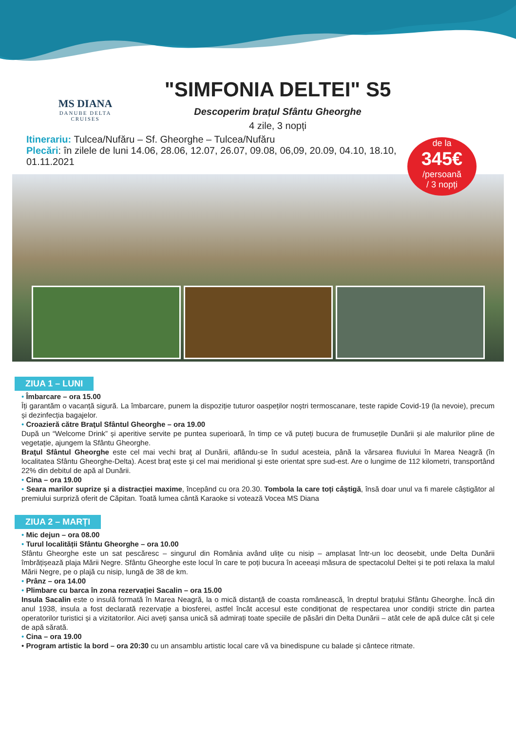MS DIANA
DANUBE DELTA
CRUISES
"SIMFONIA DELTEI" S5
Descoperim brațul Sfântu Gheorghe
4 zile, 3 nopți
Itinerariu: Tulcea/Nufăru – Sf. Gheorghe – Tulcea/Nufăru
Plecări: în zilele de luni 14.06, 28.06, 12.07, 26.07, 09.08, 06,09, 20.09, 04.10, 18.10, 01.11.2021
de la
345€
/persoană
/ 3 nopți
ZIUA 1 – LUNI
• Îmbarcare – ora 15.00
Îți garantăm o vacanță sigură. La îmbarcare, punem la dispoziție tuturor oaspeților noștri termoscanare, teste rapide Covid-19 (la nevoie), precum și dezinfecția bagajelor.
• Croazieră către Braţul Sfântul Gheorghe – ora 19.00
După un “Welcome Drink” și aperitive servite pe puntea superioară, în timp ce vă puteți bucura de frumusețile Dunării și ale malurilor pline de vegetație, ajungem la Sfântu Gheorghe.
Braţul Sfântul Gheorghe este cel mai vechi braţ al Dunării, aflându-se în sudul acesteia, până la vărsarea fluviului în Marea Neagră (în localitatea Sfântu Gheorghe-Delta). Acest braţ este şi cel mai meridional şi este orientat spre sud-est. Are o lungime de 112 kilometri, transportând 22% din debitul de apă al Dunării.
• Cina – ora 19.00
• Seara marilor suprize și a distracției maxime, începând cu ora 20.30. Tombola la care toți câștigă, însă doar unul va fi marele câștigător al premiului surpriză oferit de Căpitan. Toată lumea cântă Karaoke si votează Vocea MS Diana
ZIUA 2 – MARȚI
• Mic dejun – ora 08.00
• Turul localității Sfântu Gheorghe – ora 10.00
Sfântu Gheorghe este un sat pescăresc – singurul din România având ulițe cu nisip – amplasat într-un loc deosebit, unde Delta Dunării îmbrățișează plaja Mării Negre. Sfântu Gheorghe este locul în care te poți bucura în aceeași măsura de spectacolul Deltei și te poti relaxa la malul Mării Negre, pe o plajă cu nisip, lungă de 38 de km.
• Prânz – ora 14.00
• Plimbare cu barca în zona rezervației Sacalin – ora 15.00
Insula Sacalin este o insulă formată în Marea Neagră, la o mică distanță de coasta românească, în dreptul brațului Sfântu Gheorghe. Încă din anul 1938, insula a fost declarată rezervație a biosferei, astfel încât accesul este condiționat de respectarea unor condiții stricte din partea operatorilor turistici și a vizitatorilor. Aici aveți șansa unică să admirați toate speciile de păsări din Delta Dunării – atât cele de apă dulce cât și cele de apă sărată.
• Cina – ora 19.00
• Program artistic la bord – ora 20:30 cu un ansamblu artistic local care vă va binedispune cu balade și cântece ritmate.